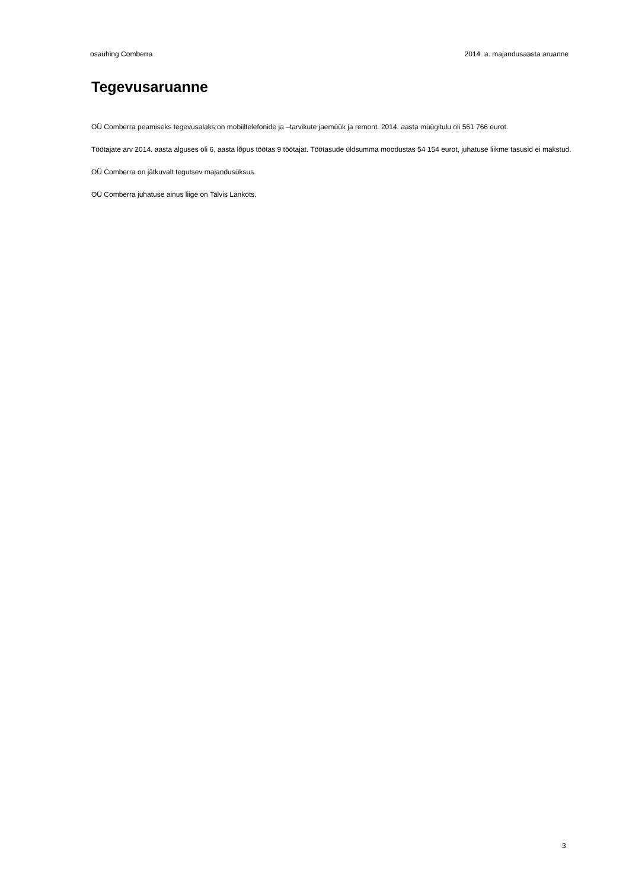osaühing Comberra 2014. a. majandusaasta aruanne
Tegevusaruanne
OÜ Comberra peamiseks tegevusalaks on mobiiltelefonide ja –tarvikute jaemüük ja remont. 2014. aasta müügitulu oli 561 766 eurot.
Töötajate arv 2014. aasta alguses oli 6, aasta lõpus töötas 9 töötajat. Töötasude üldsumma moodustas 54 154 eurot, juhatuse liikme tasusid ei makstud.
OÜ Comberra on jätkuvalt tegutsev majandusüksus.
OÜ Comberra juhatuse ainus liige on Talvis Lankots.
3